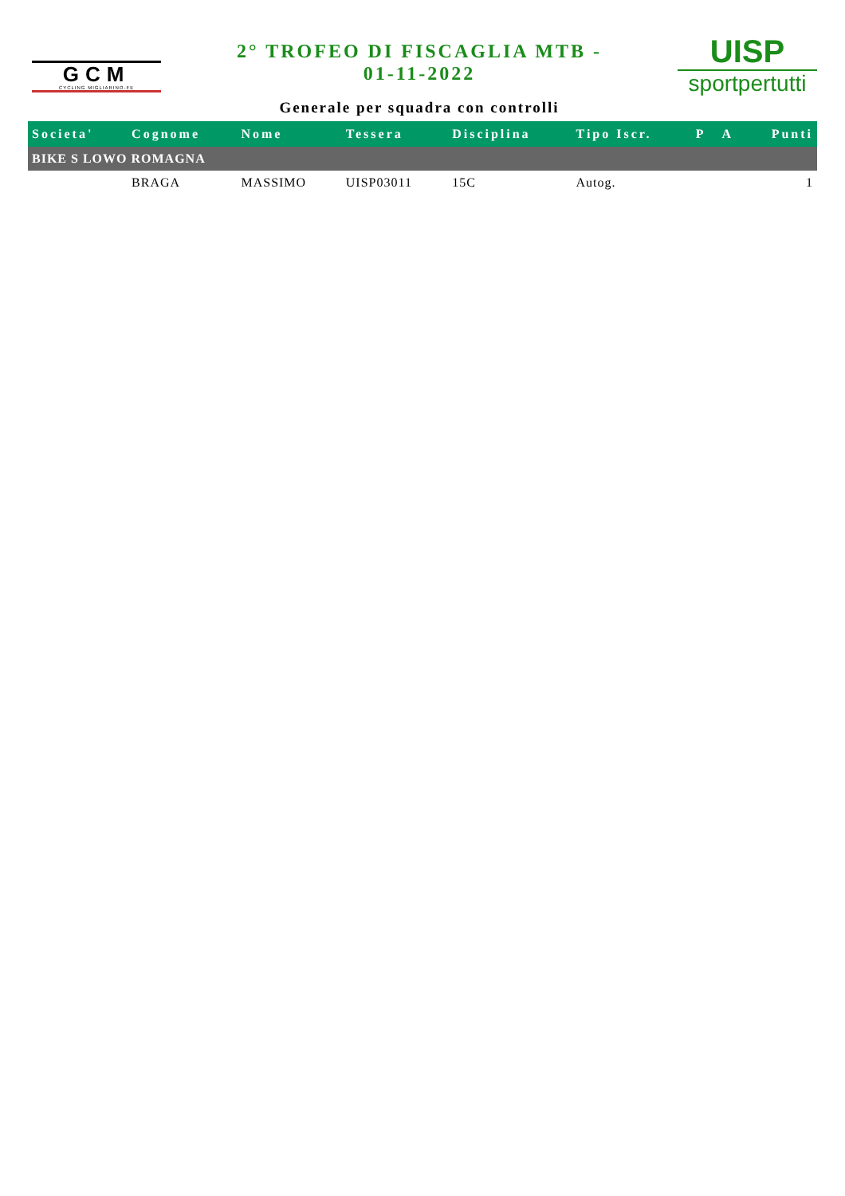GCM
CYCLING MIGLIARINO-FE
2° TROFEO DI FISCAGLIA MTB -
01-11-2022
Generale per squadra con controlli
UISP
sportpertutti
| Societa' | Cognome | Nome | Tessera | Disciplina | Tipo Iscr. | P | A | Punti |
| --- | --- | --- | --- | --- | --- | --- | --- | --- |
| BIKE S LOWO ROMAGNA | | | | | | | | |
| | BRAGA | MASSIMO | UISP03011 | 15C | Autog. | | | 1 |